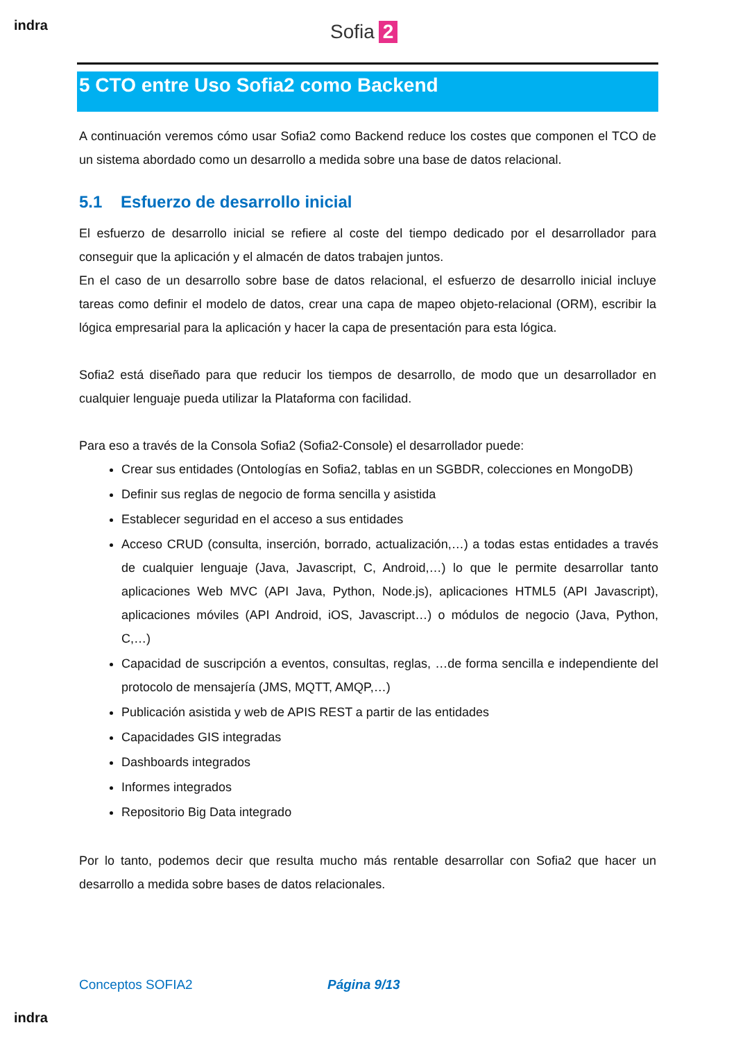indra Sofia 2
5 CTO entre Uso Sofia2 como Backend
A continuación veremos cómo usar Sofia2 como Backend reduce los costes que componen el TCO de un sistema abordado como un desarrollo a medida sobre una base de datos relacional.
5.1 Esfuerzo de desarrollo inicial
El esfuerzo de desarrollo inicial se refiere al coste del tiempo dedicado por el desarrollador para conseguir que la aplicación y el almacén de datos trabajen juntos.
En el caso de un desarrollo sobre base de datos relacional, el esfuerzo de desarrollo inicial incluye tareas como definir el modelo de datos, crear una capa de mapeo objeto-relacional (ORM), escribir la lógica empresarial para la aplicación y hacer la capa de presentación para esta lógica.
Sofia2 está diseñado para que reducir los tiempos de desarrollo, de modo que un desarrollador en cualquier lenguaje pueda utilizar la Plataforma con facilidad.
Para eso a través de la Consola Sofia2 (Sofia2-Console) el desarrollador puede:
Crear sus entidades (Ontologías en Sofia2, tablas en un SGBDR, colecciones en MongoDB)
Definir sus reglas de negocio de forma sencilla y asistida
Establecer seguridad en el acceso a sus entidades
Acceso CRUD (consulta, inserción, borrado, actualización,…) a todas estas entidades a través de cualquier lenguaje (Java, Javascript, C, Android,…) lo que le permite desarrollar tanto aplicaciones Web MVC (API Java, Python, Node.js), aplicaciones HTML5 (API Javascript), aplicaciones móviles (API Android, iOS, Javascript…) o módulos de negocio (Java, Python, C,…)
Capacidad de suscripción a eventos, consultas, reglas, …de forma sencilla e independiente del protocolo de mensajería (JMS, MQTT, AMQP,…)
Publicación asistida y web de APIS REST a partir de las entidades
Capacidades GIS integradas
Dashboards integrados
Informes integrados
Repositorio Big Data integrado
Por lo tanto, podemos decir que resulta mucho más rentable desarrollar con Sofia2 que hacer un desarrollo a medida sobre bases de datos relacionales.
Conceptos SOFIA2 Página 9/13
indra